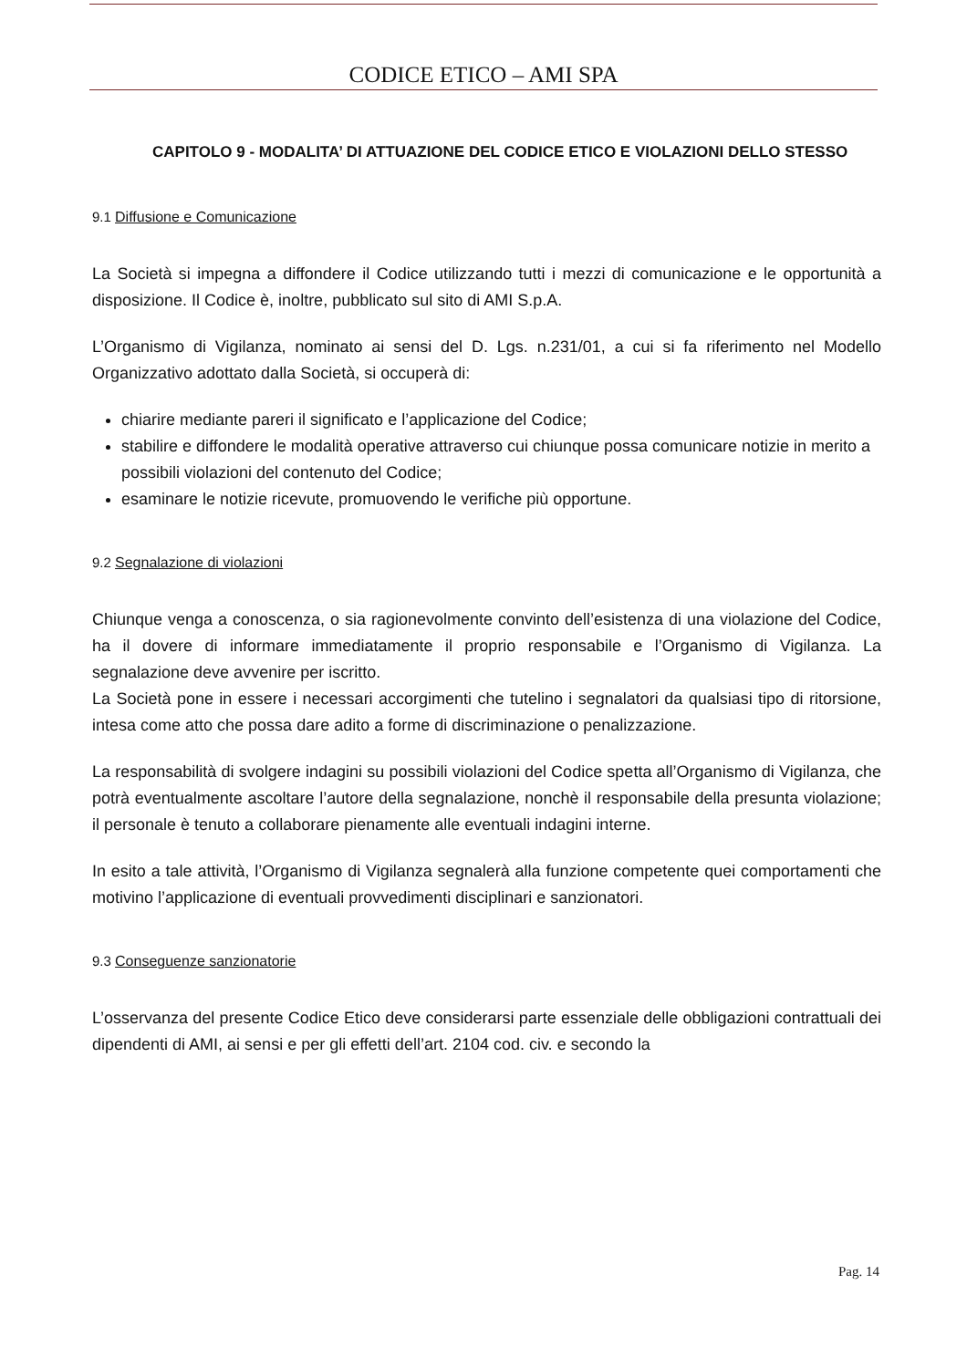CODICE ETICO – AMI SPA
CAPITOLO 9 - MODALITA’ DI ATTUAZIONE DEL CODICE ETICO E VIOLAZIONI DELLO STESSO
9.1 Diffusione e Comunicazione
La Società si impegna a diffondere il Codice utilizzando tutti i mezzi di comunicazione e le opportunità a disposizione. Il Codice è, inoltre, pubblicato sul sito di AMI S.p.A.
L’Organismo di Vigilanza, nominato ai sensi del D. Lgs. n.231/01, a cui si fa riferimento nel Modello Organizzativo adottato dalla Società, si occuperà di:
chiarire mediante pareri il significato e l’applicazione del Codice;
stabilire e diffondere le modalità operative attraverso cui chiunque possa comunicare notizie in merito a possibili violazioni del contenuto del Codice;
esaminare le notizie ricevute, promuovendo le verifiche più opportune.
9.2 Segnalazione di violazioni
Chiunque venga a conoscenza, o sia ragionevolmente convinto dell’esistenza di una violazione del Codice, ha il dovere di informare immediatamente il proprio responsabile e l’Organismo di Vigilanza. La segnalazione deve avvenire per iscritto.
La Società pone in essere i necessari accorgimenti che tutelino i segnalatori da qualsiasi tipo di ritorsione, intesa come atto che possa dare adito a forme di discriminazione o penalizzazione.
La responsabilità di svolgere indagini su possibili violazioni del Codice spetta all’Organismo di Vigilanza, che potrà eventualmente ascoltare l’autore della segnalazione, nonchè il responsabile della presunta violazione; il personale è tenuto a collaborare pienamente alle eventuali indagini interne.
In esito a tale attività, l’Organismo di Vigilanza segnalerà alla funzione competente quei comportamenti che motivino l’applicazione di eventuali provvedimenti disciplinari e sanzionatori.
9.3 Conseguenze sanzionatorie
L’osservanza del presente Codice Etico deve considerarsi parte essenziale delle obbligazioni contrattuali dei dipendenti di AMI, ai sensi e per gli effetti dell’art. 2104 cod. civ. e secondo la
Pag. 14